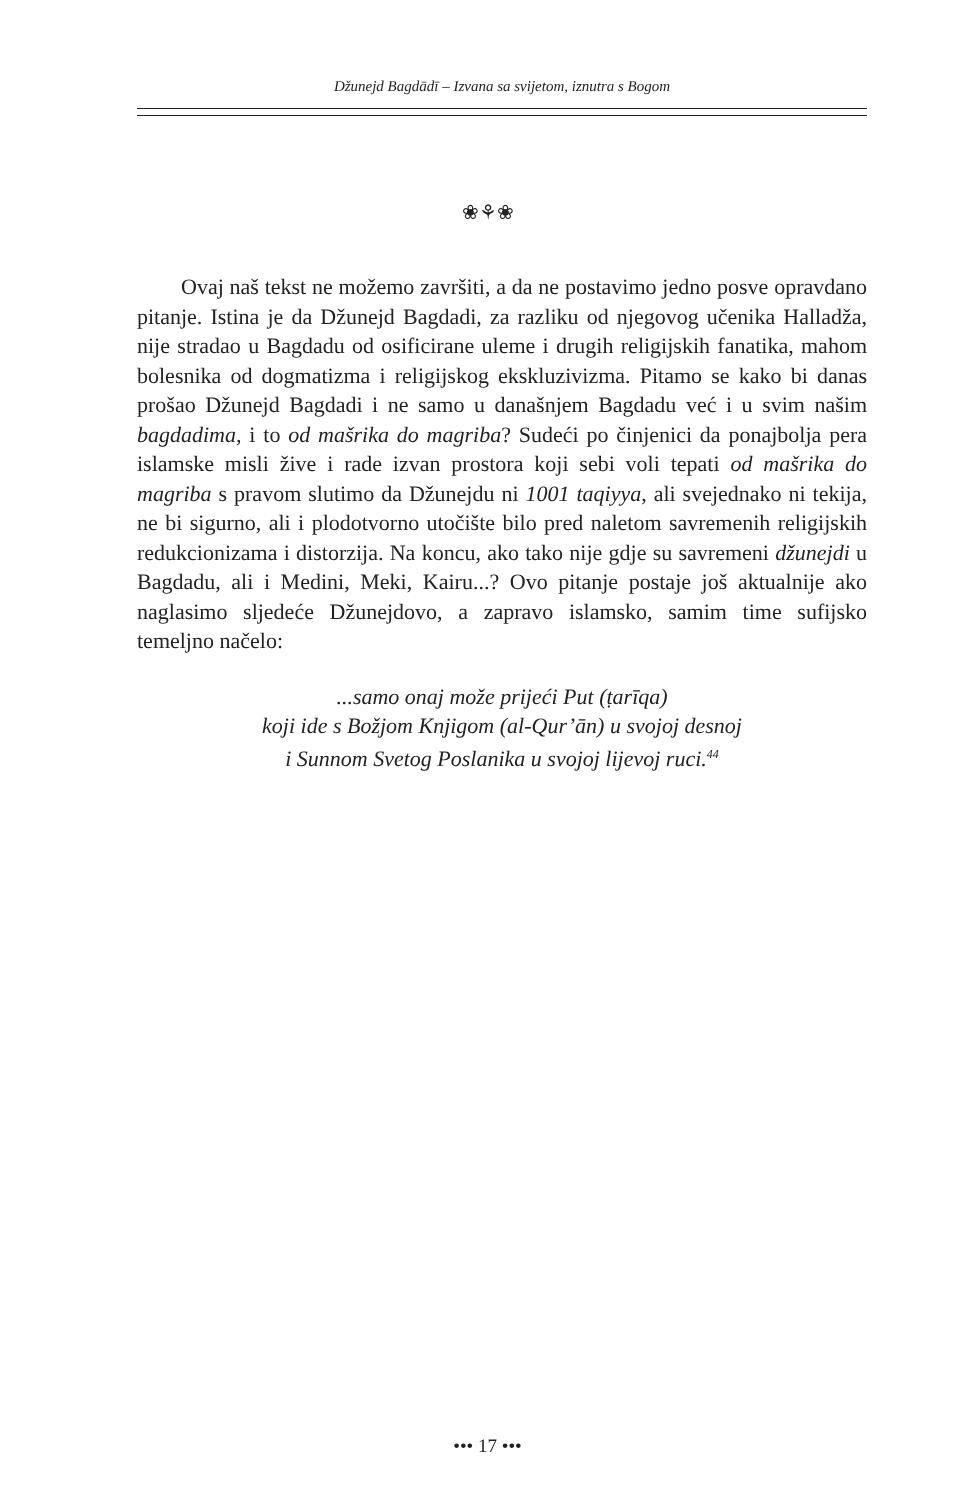Džunejd Bagdādī – Izvana sa svijetom, iznutra s Bogom
❀⚘❀
Ovaj naš tekst ne možemo završiti, a da ne postavimo jedno posve opravdano pitanje. Istina je da Džunejd Bagdadi, za razliku od njegovog učenika Halladža, nije stradao u Bagdadu od osificirane uleme i drugih religijskih fanatika, mahom bolesnika od dogmatizma i religijskog ekskluzivizma. Pitamo se kako bi danas prošao Džunejd Bagdadi i ne samo u današnjem Bagdadu već i u svim našim bagdadima, i to od mašrika do magriba? Sudeći po činjenici da ponajbolja pera islamske misli žive i rade izvan prostora koji sebi voli tepati od mašrika do magriba s pravom slutimo da Džunejdu ni 1001 taqiyya, ali svejednako ni tekija, ne bi sigurno, ali i plodotvorno utočište bilo pred naletom savremenih religijskih redukcionizama i distorzija. Na koncu, ako tako nije gdje su savremeni džunejdi u Bagdadu, ali i Medini, Meki, Kairu...? Ovo pitanje postaje još aktualnije ako naglasimo sljedeće Džunejdovo, a zapravo islamsko, samim time sufijsko temeljno načelo:
...samo onaj može prijeći Put (ṭarīqa)
koji ide s Božjom Knjigom (al-Qur’ān) u svojoj desnoj
i Sunnom Svetog Poslanika u svojoj lijevoj ruci.<sup>44</sup>
••• 17 •••